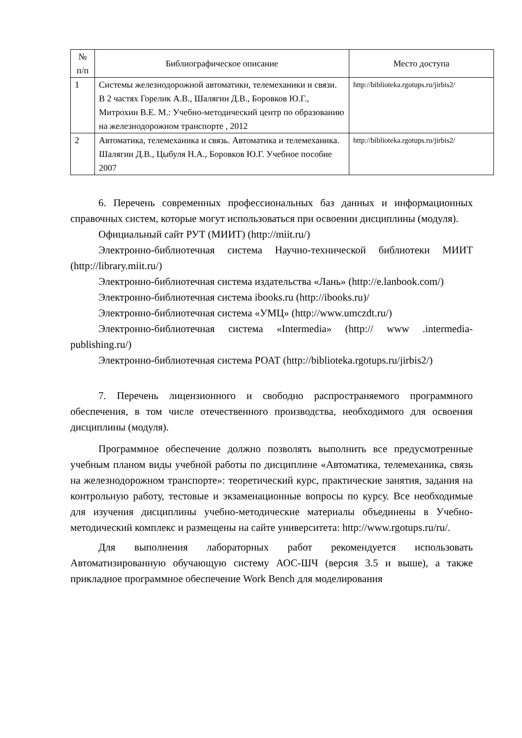| № п/п | Библиографическое описание | Место доступа |
| --- | --- | --- |
| 1 | Системы железнодорожной автоматики, телемеханики и связи. В 2 частях Горелик А.В., Шалягин Д.В., Боровков Ю.Г., Митрохин В.Е. М.: Учебно-методический центр по образованию на железнодорожном транспорте , 2012 | http://biblioteka.rgotups.ru/jirbis2/ |
| 2 | Автоматика, телемеханика и связь. Автоматика и телемеханика. Шалягин Д.В., Цыбуля Н.А., Боровков Ю.Г. Учебное пособие 2007 | http://biblioteka.rgotups.ru/jirbis2/ |
6. Перечень современных профессиональных баз данных и информационных справочных систем, которые могут использоваться при освоении дисциплины (модуля).
Официальный сайт РУТ (МИИТ) (http://miit.ru/)
Электронно-библиотечная система Научно-технической библиотеки МИИТ (http://library.miit.ru/)
Электронно-библиотечная система издательства «Лань» (http://e.lanbook.com/)
Электронно-библиотечная система ibooks.ru (http://ibooks.ru)/
Электронно-библиотечная система «УМЦ» (http://www.umczdt.ru/)
Электронно-библиотечная система «Intermedia» (http:// www .intermedia-publishing.ru/)
Электронно-библиотечная система РОАТ (http://biblioteka.rgotups.ru/jirbis2/)
7. Перечень лицензионного и свободно распространяемого программного обеспечения, в том числе отечественного производства, необходимого для освоения дисциплины (модуля).
Программное обеспечение должно позволять выполнить все предусмотренные учебным планом виды учебной работы по дисциплине «Автоматика, телемеханика, связь на железнодорожном транспорте»: теоретический курс, практические занятия, задания на контрольную работу, тестовые и экзаменационные вопросы по курсу. Все необходимые для изучения дисциплины учебно-методические материалы объединены в Учебно-методический комплекс и размещены на сайте университета: http://www.rgotups.ru/ru/.
Для выполнения лабораторных работ рекомендуется использовать Автоматизированную обучающую систему АОС-ШЧ (версия 3.5 и выше), а также прикладное программное обеспечение Work Bench для моделирования